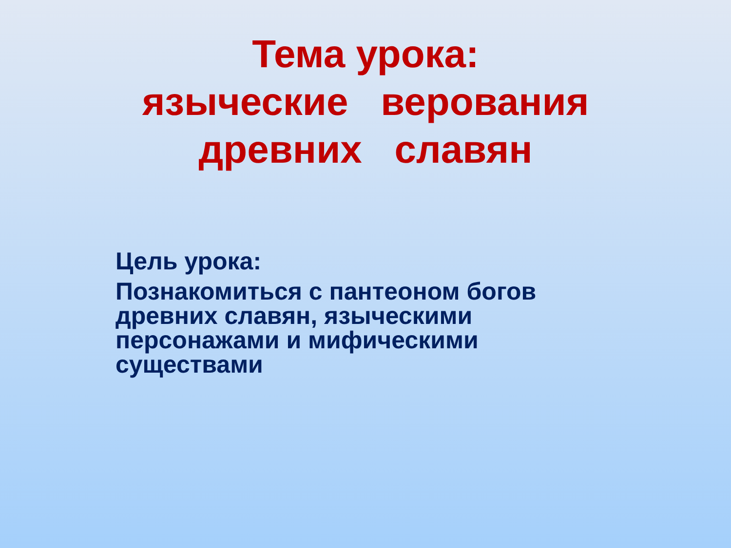Тема урока: языческие верования древних славян
Цель урока:
Познакомиться с пантеоном богов древних славян, языческими персонажами и мифическими существами